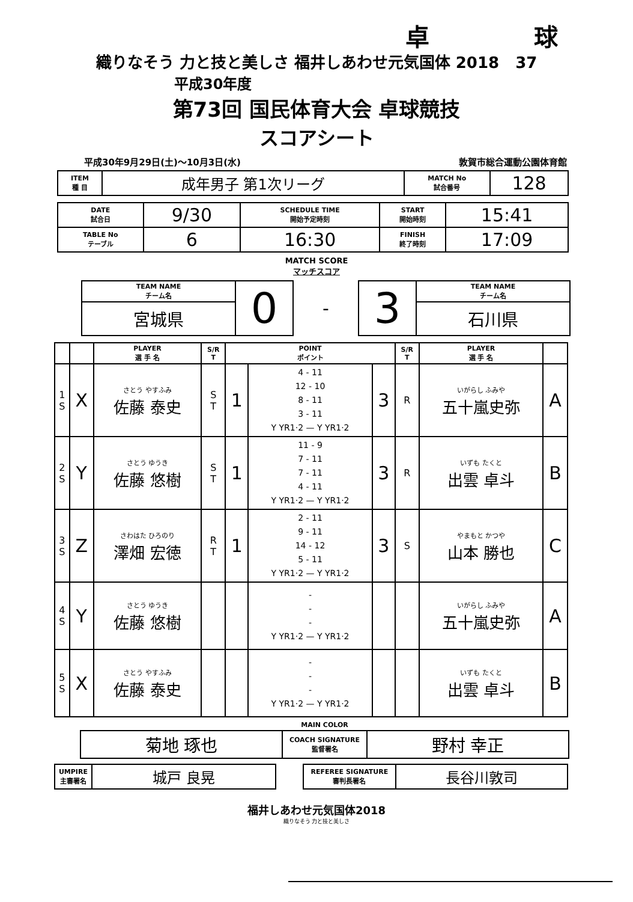卓 球
織りなそう 力と技と美しさ 福井しあわせ元気国体 2018 37
平成30年度
第73回 国民体育大会 卓球競技
スコアシート
平成30年9月29日(土)～10月3日(水) 敦賀市総合運動公園体育館
| ITEM 種 目 | 成年男子 第1次リーグ | MATCH No 試合番号 | 128 |
| DATE 試合日 | 9/30 | SCHEDULE TIME 開始予定時刻 | START 開始時刻 | 15:41 |
| TABLE No テーブル | 6 | 16:30 | FINISH 終了時刻 | 17:09 |
MATCH SCORE
マッチスコア
| TEAM NAME チーム名 | 0 | - | 3 | TEAM NAME チーム名 |
| 宮城県 | | | | 石川県 |
| | | PLAYER 選 手 名 | S/R T | POINT ポイント | | | S/R T | PLAYER 選 手 名 | |
| --- | --- | --- | --- | --- | --- | --- | --- | --- | --- |
| 1 S | X | さとう やすふみ 佐藤 泰史 | S T | 1 | 4 - 11 12 - 10 8 - 11 3 - 11 Y YR1·2 — Y YR1·2 | 3 | R | いがらし ふみや 五十嵐史弥 | A |
| 2 S | Y | さとう ゆうき 佐藤 悠樹 | S T | 1 | 11 - 9 7 - 11 7 - 11 4 - 11 Y YR1·2 — Y YR1·2 | 3 | R | いずも たくと 出雲 卓斗 | B |
| 3 S | Z | さわはた ひろのり 澤畑 宏徳 | R T | 1 | 2 - 11 9 - 11 14 - 12 5 - 11 Y YR1·2 — Y YR1·2 | 3 | S | やまもと かつや 山本 勝也 | C |
| 4 S | Y | さとう ゆうき 佐藤 悠樹 | | | - - - Y YR1·2 — Y YR1·2 | | | いがらし ふみや 五十嵐史弥 | A |
| 5 S | X | さとう やすふみ 佐藤 泰史 | | | - - - Y YR1·2 — Y YR1·2 | | | いずも たくと 出雲 卓斗 | B |
| | MAIN COLOR | |
| 菊地 琢也 | COACH SIGNATURE 監督署名 | 野村 幸正 |
| UMPIRE 主審署名 | 城戸 良晃 | | REFEREE SIGNATURE 審判長署名 | 長谷川敦司 |
福井しあわせ元気国体2018
織りなそう 力と技と美しさ